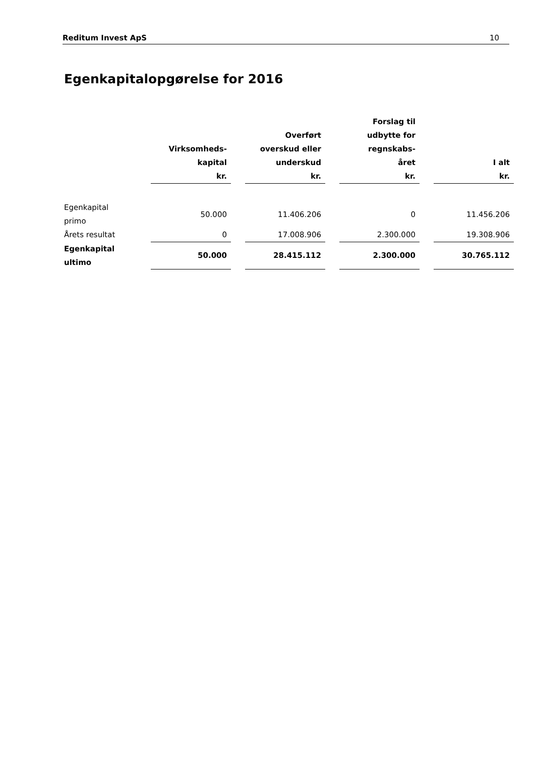Reditum Invest ApS 10
Egenkapitalopgørelse for 2016
| | Virksomheds- kapital kr. | | Overført overskud eller underskud kr. | | Forslag til udbytte for regnskabs- året kr. | | I alt kr. |
| --- | --- | --- | --- | --- | --- | --- | --- |
| Egenkapital primo | 50.000 | | 11.406.206 | | 0 | | 11.456.206 |
| Årets resultat | 0 | | 17.008.906 | | 2.300.000 | | 19.308.906 |
| Egenkapital ultimo | 50.000 | | 28.415.112 | | 2.300.000 | | 30.765.112 |